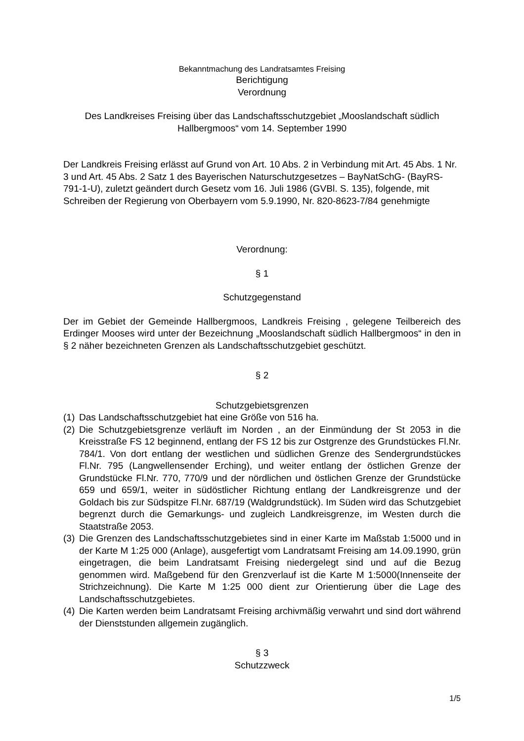Bekanntmachung des Landratsamtes Freising
Berichtigung
Verordnung
Des Landkreises Freising über das Landschaftsschutzgebiet „Mooslandschaft südlich Hallbergmoos“ vom 14. September 1990
Der Landkreis Freising erlässt auf Grund von Art. 10 Abs. 2 in Verbindung mit Art. 45 Abs. 1 Nr. 3 und Art. 45 Abs. 2 Satz 1 des Bayerischen Naturschutzgesetzes – BayNatSchG- (BayRS-791-1-U), zuletzt geändert durch Gesetz vom 16. Juli 1986 (GVBl. S. 135), folgende, mit Schreiben der Regierung von Oberbayern vom 5.9.1990, Nr. 820-8623-7/84 genehmigte
Verordnung:
§ 1
Schutzgegenstand
Der im Gebiet der Gemeinde Hallbergmoos, Landkreis Freising , gelegene Teilbereich des Erdinger Mooses wird unter der Bezeichnung „Mooslandschaft südlich Hallbergmoos“ in den in § 2 näher bezeichneten Grenzen als Landschaftsschutzgebiet geschützt.
§ 2
Schutzgebietsgrenzen
(1) Das Landschaftsschutzgebiet hat eine Größe von 516 ha.
(2) Die Schutzgebietsgrenze verläuft im Norden , an der Einmündung der St 2053 in die Kreisstraße FS 12 beginnend, entlang der FS 12 bis zur Ostgrenze des Grundstückes Fl.Nr. 784/1. Von dort entlang der westlichen und südlichen Grenze des Sendergrundstückes Fl.Nr. 795 (Langwellensender Erching), und weiter entlang der östlichen Grenze der Grundstücke Fl.Nr. 770, 770/9 und der nördlichen und östlichen Grenze der Grundstücke 659 und 659/1, weiter in südöstlicher Richtung entlang der Landkreisgrenze und der Goldach bis zur Südspitze Fl.Nr. 687/19 (Waldgrundstück). Im Süden wird das Schutzgebiet begrenzt durch die Gemarkungs- und zugleich Landkreisgrenze, im Westen durch die Staatstraße 2053.
(3) Die Grenzen des Landschaftsschutzgebietes sind in einer Karte im Maßstab 1:5000 und in der Karte M 1:25 000 (Anlage), ausgefertigt vom Landratsamt Freising am 14.09.1990, grün eingetragen, die beim Landratsamt Freising niedergelegt sind und auf die Bezug genommen wird. Maßgebend für den Grenzverlauf ist die Karte M 1:5000(Innenseite der Strichzeichnung). Die Karte M 1:25 000 dient zur Orientierung über die Lage des Landschaftsschutzgebietes.
(4) Die Karten werden beim Landratsamt Freising archivmäßig verwahrt und sind dort während der Dienststunden allgemein zugänglich.
§ 3
Schutzzweck
1/5